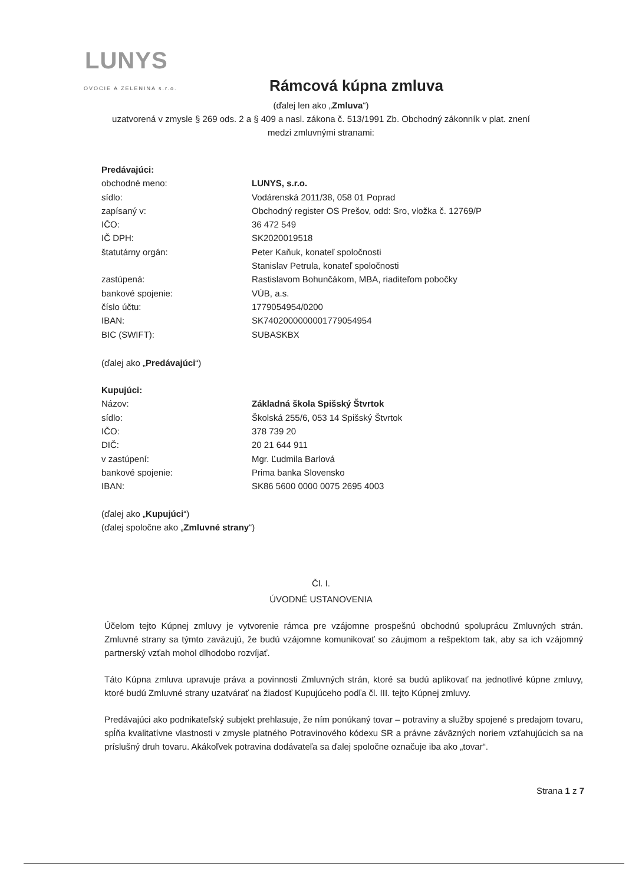LUNYS
OVOCIE A ZELENINA s.r.o.
Rámcová kúpna zmluva
(ďalej len ako „Zmluva“)
uzatvorená v zmysle § 269 ods. 2 a § 409 a nasl. zákona č. 513/1991 Zb. Obchodný zákonník v plat. znení
medzi zmluvnými stranami:
Predávajúci:
| obchodné meno: | LUNYS, s.r.o. |
| sídlo: | Vodárenská 2011/38, 058 01 Poprad |
| zapísaný v: | Obchodný register OS Prešov, odd: Sro, vložka č. 12769/P |
| IČO: | 36 472 549 |
| IČ DPH: | SK2020019518 |
| štatutárny orgán: | Peter Kaňuk, konateľ spoločnosti Stanislav Petrula, konateľ spoločnosti |
| zastúpená: | Rastislavom Bohunčákom, MBA, riaditeľom pobočky |
| bankové spojenie: | VÚB, a.s. |
| číslo účtu: | 1779054954/0200 |
| IBAN: | SK7402000000001779054954 |
| BIC (SWIFT): | SUBASKBX |
(ďalej ako „Predávajúci“)
Kupujúci:
| Názov: | Základná škola Spišský Štvrtok |
| sídlo: | Školská 255/6, 053 14 Spišský Štvrtok |
| IČO: | 378 739 20 |
| DIČ: | 20 21 644 911 |
| v zastúpení: | Mgr. Ľudmila Barlová |
| bankové spojenie: | Prima banka Slovensko |
| IBAN: | SK86 5600 0000 0075 2695 4003 |
(ďalej ako „Kupujúci“)
(ďalej spoločne ako „Zmluvné strany“)
Čl. I.
ÚVODNÉ USTANOVENIA
Účelom tejto Kúpnej zmluvy je vytvorenie rámca pre vzájomne prospešnú obchodnú spoluprácu Zmluvných strán. Zmluvné strany sa týmto zaväzujú, že budú vzájomne komunikovať so záujmom a rešpektom tak, aby sa ich vzájomný partnerský vzťah mohol dlhodobo rozvíjať.
Táto Kúpna zmluva upravuje práva a povinnosti Zmluvných strán, ktoré sa budú aplikovať na jednotlivé kúpne zmluvy, ktoré budú Zmluvné strany uzatvárať na žiadosť Kupujúceho podľa čl. III. tejto Kúpnej zmluvy.
Predávajúci ako podnikateľský subjekt prehlasuje, že ním ponúkaný tovar – potraviny a služby spojené s predajom tovaru, spĺňa kvalitatívne vlastnosti v zmysle platného Potravinového kódexu SR a právne záväzných noriem vzťahujúcich sa na príslušný druh tovaru. Akákoľvek potravina dodávateľa sa ďalej spoločne označuje iba ako „tovar“.
Strana 1 z 7